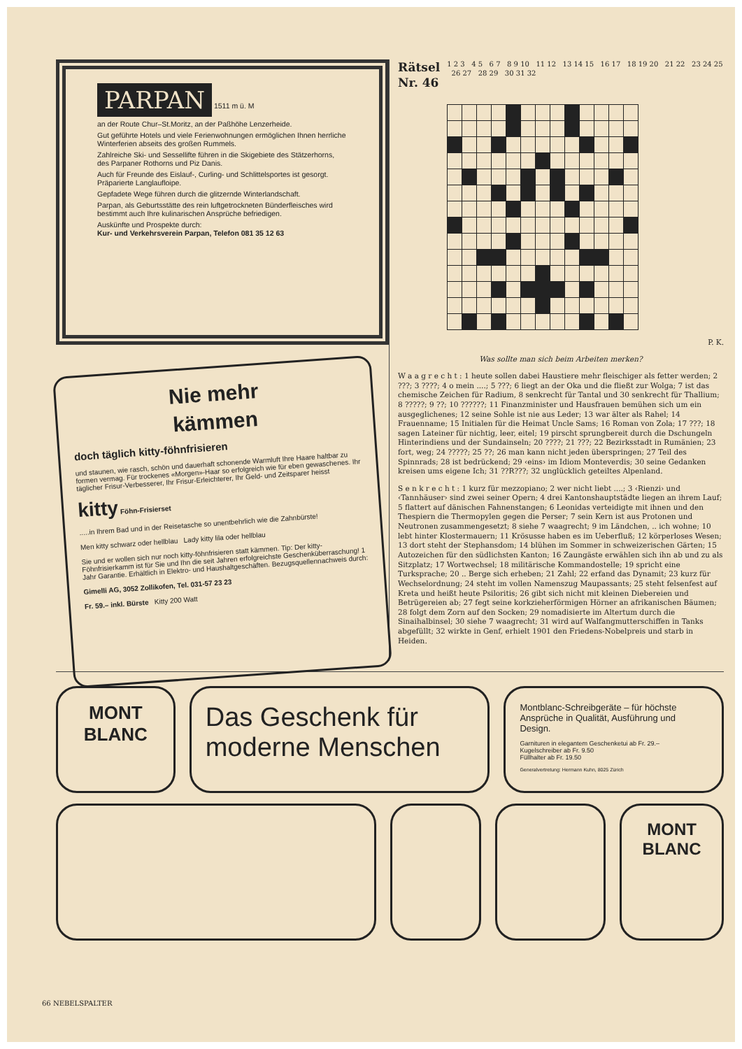PARPAN
1511 m ü. M
an der Route Chur–St.Moritz, an der Paßhöhe Lenzerheide.
Gut geführte Hotels und viele Ferienwohnungen ermöglichen Ihnen herrliche Winterferien abseits des großen Rummels.
Zahlreiche Ski- und Sessellifte führen in die Skigebiete des Stätzerhorns, des Parpaner Rothorns und Piz Danis.
Auch für Freunde des Eislauf-, Curling- und Schlittelsportes ist gesorgt. Präparierte Langlaufloipe.
Gepfadete Wege führen durch die glitzernde Winterlandschaft.
Parpan, als Geburtsstätte des rein luftgetrockneten Bünderfleisches wird bestimmt auch Ihre kulinarischen Ansprüche befriedigen.
Auskünfte und Prospekte durch:
Kur- und Verkehrsverein Parpan, Telefon 081 35 12 63
Nie mehr
kämmen
doch täglich kitty-föhnfrisieren
und staunen, wie rasch, schön und dauerhaft schonende Warmluft Ihre Haare haltbar zu formen vermag. Für trockenes «Morgen»-Haar so erfolgreich wie für eben gewaschenes. Ihr täglicher Frisur-Verbesserer, Ihr Frisur-Erleichterer, Ihr Geld- und Zeitsparer heisst
kitty Föhn-Frisierset
.....in Ihrem Bad und in der Reisetasche so unentbehrlich wie die Zahnbürste!
Men kitty schwarz oder hellblau Lady kitty lila oder hellblau
Sie und er wollen sich nur noch kitty-föhnfrisieren statt kämmen. Tip: Der kitty-Föhnfrisierkamm ist für Sie und Ihn die seit Jahren erfolgreichste Geschenküberraschung! 1 Jahr Garantie. Erhältlich in Elektro- und Haushaltgeschäften. Bezugsquellennachweis durch:
Gimelli AG, 3052 Zollikofen, Tel. 031-57 23 23
Fr. 59.– inkl. Bürste Kitty 200 Watt
Rätsel
Nr. 46 1 2 3 4 5 6 7 8 9 10 11 12 13 14 15 16 17 18 19 20 21 22 23 24 25 26 27 28 29 30 31 32
P. K.
Was sollte man sich beim Arbeiten merken?
W a a g r e c h t : 1 heute sollen dabei Haustiere mehr fleischiger als fetter werden; 2 ???; 3 ????; 4 o mein ....; 5 ???; 6 liegt an der Oka und die fließt zur Wolga; 7 ist das chemische Zeichen für Radium, 8 senkrecht für Tantal und 30 senkrecht für Thallium; 8 ?????; 9 ??; 10 ??????; 11 Finanzminister und Hausfrauen bemühen sich um ein ausgeglichenes; 12 seine Sohle ist nie aus Leder; 13 war älter als Rahel; 14 Frauenname; 15 Initialen für die Heimat Uncle Sams; 16 Roman von Zola; 17 ???; 18 sagen Lateiner für nichtig, leer, eitel; 19 pirscht sprungbereit durch die Dschungeln Hinterindiens und der Sundainseln; 20 ????; 21 ???; 22 Bezirksstadt in Rumänien; 23 fort, weg; 24 ?????; 25 ??; 26 man kann nicht jeden überspringen; 27 Teil des Spinnrads; 28 ist bedrückend; 29 ‹eins› im Idiom Monteverdis; 30 seine Gedanken kreisen ums eigene Ich; 31 ??R???; 32 unglücklich geteiltes Alpenland.
S e n k r e c h t : 1 kurz für mezzopiano; 2 wer nicht liebt ....; 3 ‹Rienzi› und ‹Tannhäuser› sind zwei seiner Opern; 4 drei Kantonshauptstädte liegen an ihrem Lauf; 5 flattert auf dänischen Fahnenstangen; 6 Leonidas verteidigte mit ihnen und den Thespiern die Thermopylen gegen die Perser; 7 sein Kern ist aus Protonen und Neutronen zusammengesetzt; 8 siehe 7 waagrecht; 9 im Ländchen, .. ich wohne; 10 lebt hinter Klostermauern; 11 Krösusse haben es im Ueberfluß; 12 körperloses Wesen; 13 dort steht der Stephansdom; 14 blühen im Sommer in schweizerischen Gärten; 15 Autozeichen für den südlichsten Kanton; 16 Zaungäste erwählen sich ihn ab und zu als Sitzplatz; 17 Wortwechsel; 18 militärische Kommandostelle; 19 spricht eine Turksprache; 20 .. Berge sich erheben; 21 Zahl; 22 erfand das Dynamit; 23 kurz für Wechselordnung; 24 steht im vollen Namenszug Maupassants; 25 steht felsenfest auf Kreta und heißt heute Psiloritis; 26 gibt sich nicht mit kleinen Diebereien und Betrügereien ab; 27 fegt seine korkzieherförmigen Hörner an afrikanischen Bäumen; 28 folgt dem Zorn auf den Socken; 29 nomadisierte im Altertum durch die Sinaihalbinsel; 30 siehe 7 waagrecht; 31 wird auf Walfangmutterschiffen in Tanks abgefüllt; 32 wirkte in Genf, erhielt 1901 den Friedens-Nobelpreis und starb in Heiden.
MONT
BLANC
Das Geschenk für moderne Menschen
Montblanc-Schreibgeräte – für höchste Ansprüche in Qualität, Ausführung und Design.
Garnituren in elegantem Geschenketui ab Fr. 29.–
Kugelschreiber ab Fr. 9.50
Füllhalter ab Fr. 19.50
Generalvertretung: Hermann Kuhn, 8025 Zürich
MONT
BLANC
66 NEBELSPALTER